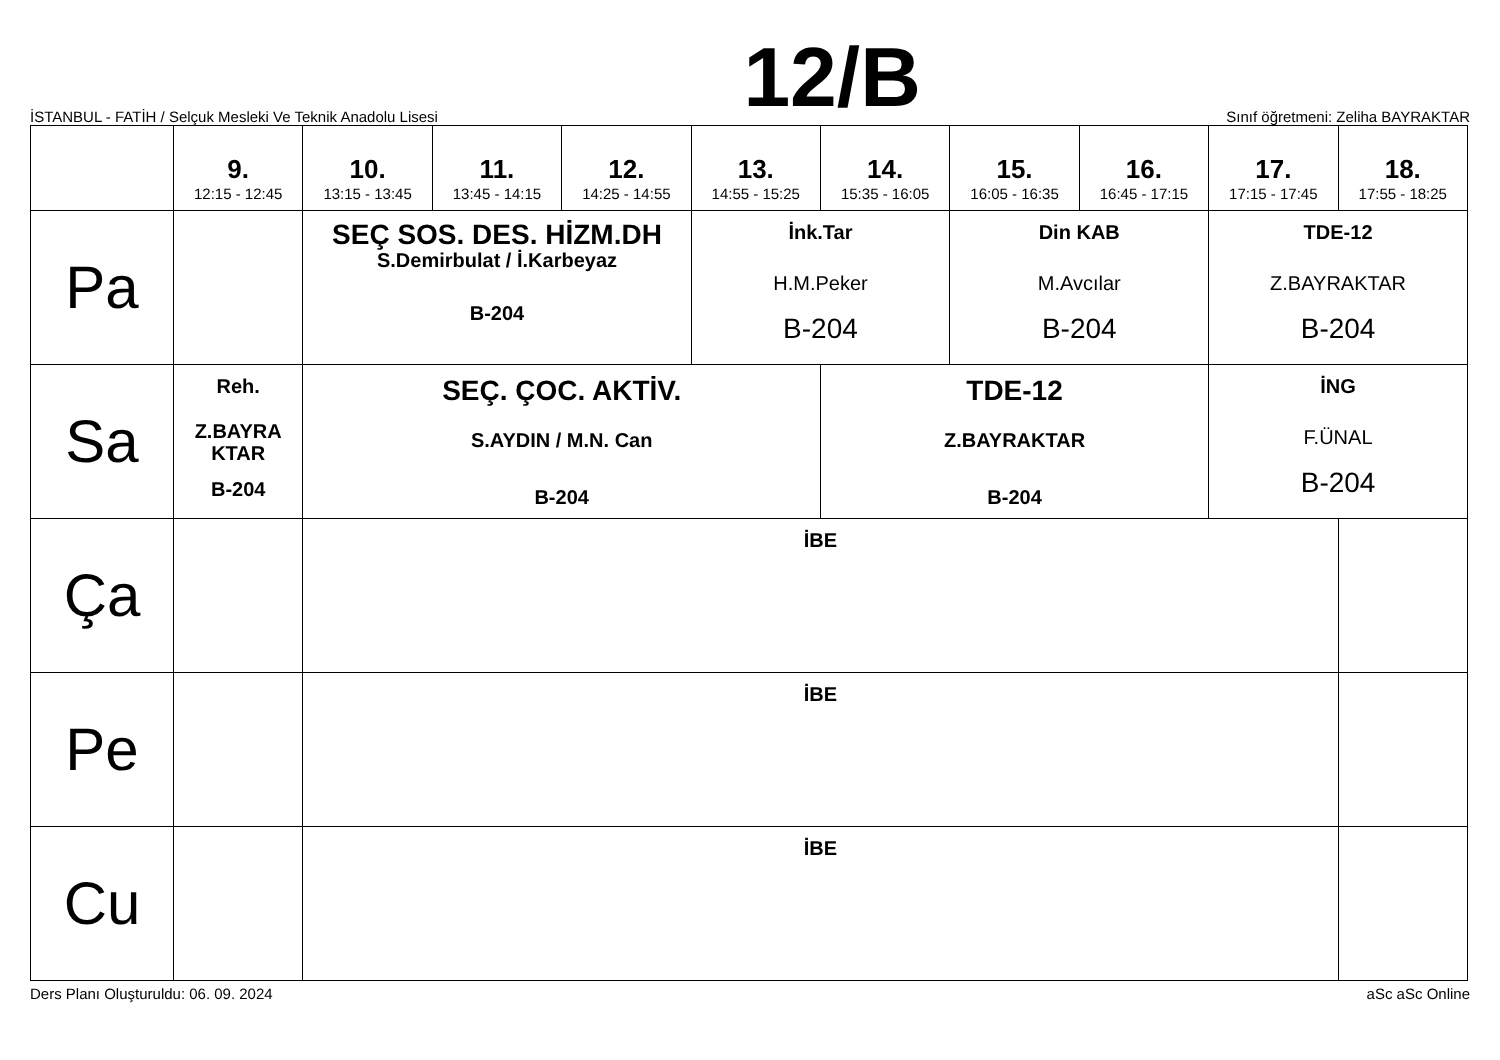İSTANBUL - FATİH / Selçuk Mesleki Ve Teknik Anadolu Lisesi 12/B Sınıf öğretmeni: Zeliha BAYRAKTAR
| | 9. 12:15 - 12:45 | 10. 13:15 - 13:45 | 11. 13:45 - 14:15 | 12. 14:25 - 14:55 | 13. 14:55 - 15:25 | 14. 15:35 - 16:05 | 15. 16:05 - 16:35 | 16. 16:45 - 17:15 | 17. 17:15 - 17:45 | 18. 17:55 - 18:25 |
| --- | --- | --- | --- | --- | --- | --- | --- | --- | --- | --- |
| Pa | | SEÇ SOS. DES. HİZM.DH S.Demirbulat / İ.Karbeyaz B-204 | | | İnk.Tar H.M.Peker B-204 | | Din KAB M.Avcılar B-204 | | TDE-12 Z.BAYRAKTAR B-204 | |
| Sa | Reh. Z.BAYRA KTAR B-204 | SEÇ. ÇOC. AKTİV. S.AYDIN / M.N. Can B-204 | | | | TDE-12 Z.BAYRAKTAR B-204 | | | İNG F.ÜNAL B-204 | |
| Ça | | İBE | | | | | | | | |
| Pe | | İBE | | | | | | | | |
| Cu | | İBE | | | | | | | | |
Ders Planı Oluşturuldu: 06. 09. 2024 aSc aSc Online